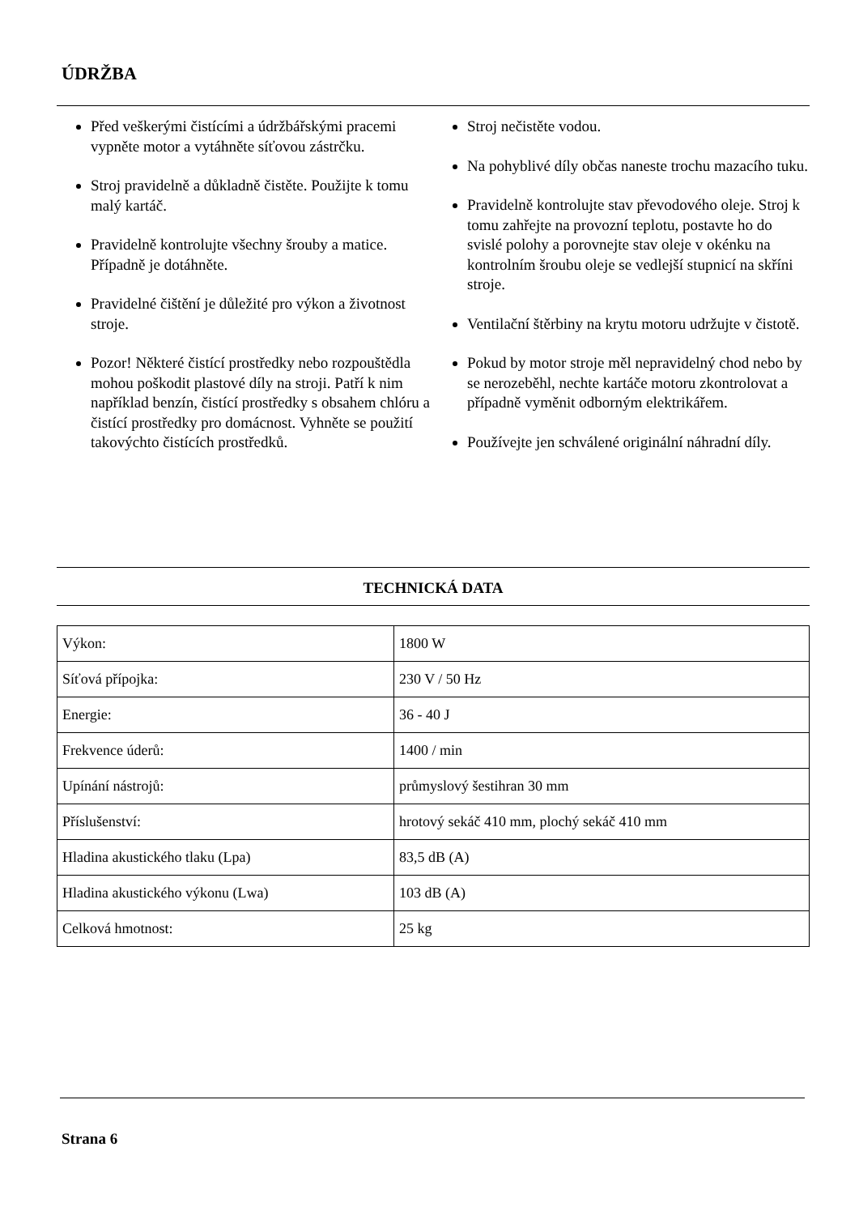ÚDRŽBA
Před veškerými čistícími a údržbářskými pracemi vypněte motor a vytáhněte síťovou zástrčku.
Stroj pravidelně a důkladně čistěte. Použijte k tomu malý kartáč.
Pravidelně kontrolujte všechny šrouby a matice. Případně je dotáhněte.
Pravidelné čištění je důležité pro výkon a životnost stroje.
Pozor! Některé čistící prostředky nebo rozpouštědla mohou poškodit plastové díly na stroji. Patří k nim například benzín, čistící prostředky s obsahem chlóru a čistící prostředky pro domácnost. Vyhněte se použití takovýchto čistících prostředků.
Stroj nečistěte vodou.
Na pohyblivé díly občas naneste trochu mazacího tuku.
Pravidelně kontrolujte stav převodového oleje. Stroj k tomu zahřejte na provozní teplotu, postavte ho do svislé polohy a porovnejte stav oleje v okénku na kontrolním šroubu oleje se vedlejší stupnicí na skříni stroje.
Ventilační štěrbiny na krytu motoru udržujte v čistotě.
Pokud by motor stroje měl nepravidelný chod nebo by se nerozeběhl, nechte kartáče motoru zkontrolovat a případně vyměnit odborným elektrikářem.
Používejte jen schválené originální náhradní díly.
TECHNICKÁ DATA
| Výkon: | 1800 W |
| Síťová přípojka: | 230 V / 50 Hz |
| Energie: | 36 - 40 J |
| Frekvence úderů: | 1400 / min |
| Upínání nástrojů: | průmyslový šestihran 30 mm |
| Příslušenství: | hrotový sekáč 410 mm, plochý sekáč 410 mm |
| Hladina akustického tlaku (Lpa) | 83,5 dB (A) |
| Hladina akustického výkonu (Lwa) | 103 dB (A) |
| Celková hmotnost: | 25 kg |
Strana 6